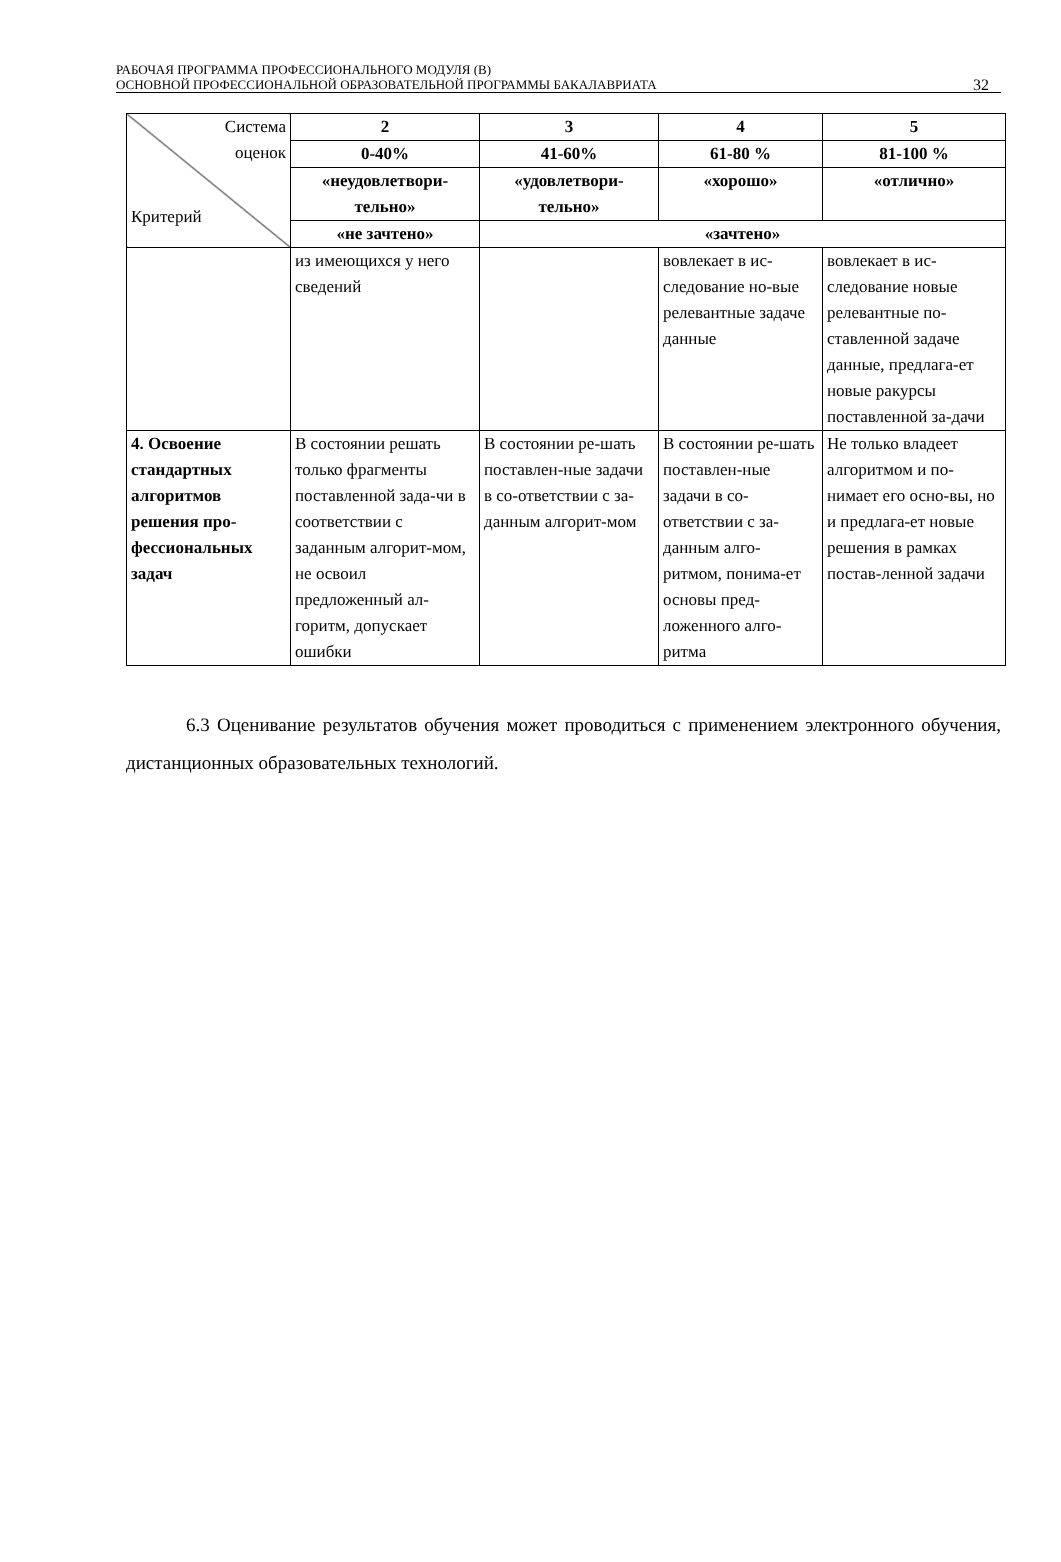РАБОЧАЯ ПРОГРАММА ПРОФЕССИОНАЛЬНОГО МОДУЛЯ (В)
ОСНОВНОЙ ПРОФЕССИОНАЛЬНОЙ ОБРАЗОВАТЕЛЬНОЙ ПРОГРАММЫ БАКАЛАВРИАТА
32
| Система оценок Критерий | 2 | 3 | 4 | 5 |
| | 0-40% | 41-60% | 61-80 % | 81-100 % |
| | «неудовлетвори- тельно» | «удовлетвори- тельно» | «хорошо» | «отлично» |
| | «не зачтено» | «зачтено» | | |
| | из имеющихся у него сведений | | вовлекает в ис-следование но-вые релевантные задаче данные | вовлекает в ис-следование новые релевантные по-ставленной задаче данные, предлага-ет новые ракурсы поставленной за-дачи |
| 4. Освоение стандартных алгоритмов решения про-фессиональных задач | В состоянии решать только фрагменты поставленной зада-чи в соответствии с заданным алгорит-мом, не освоил предложенный ал-горитм, допускает ошибки | В состоянии ре-шать поставлен-ные задачи в со-ответствии с за-данным алгорит-мом | В состоянии ре-шать поставлен-ные задачи в со-ответствии с за-данным алго-ритмом, понима-ет основы пред-ложенного алго-ритма | Не только владеет алгоритмом и по-нимает его осно-вы, но и предлага-ет новые решения в рамках постав-ленной задачи |
6.3 Оценивание результатов обучения может проводиться с применением электронного обучения, дистанционных образовательных технологий.